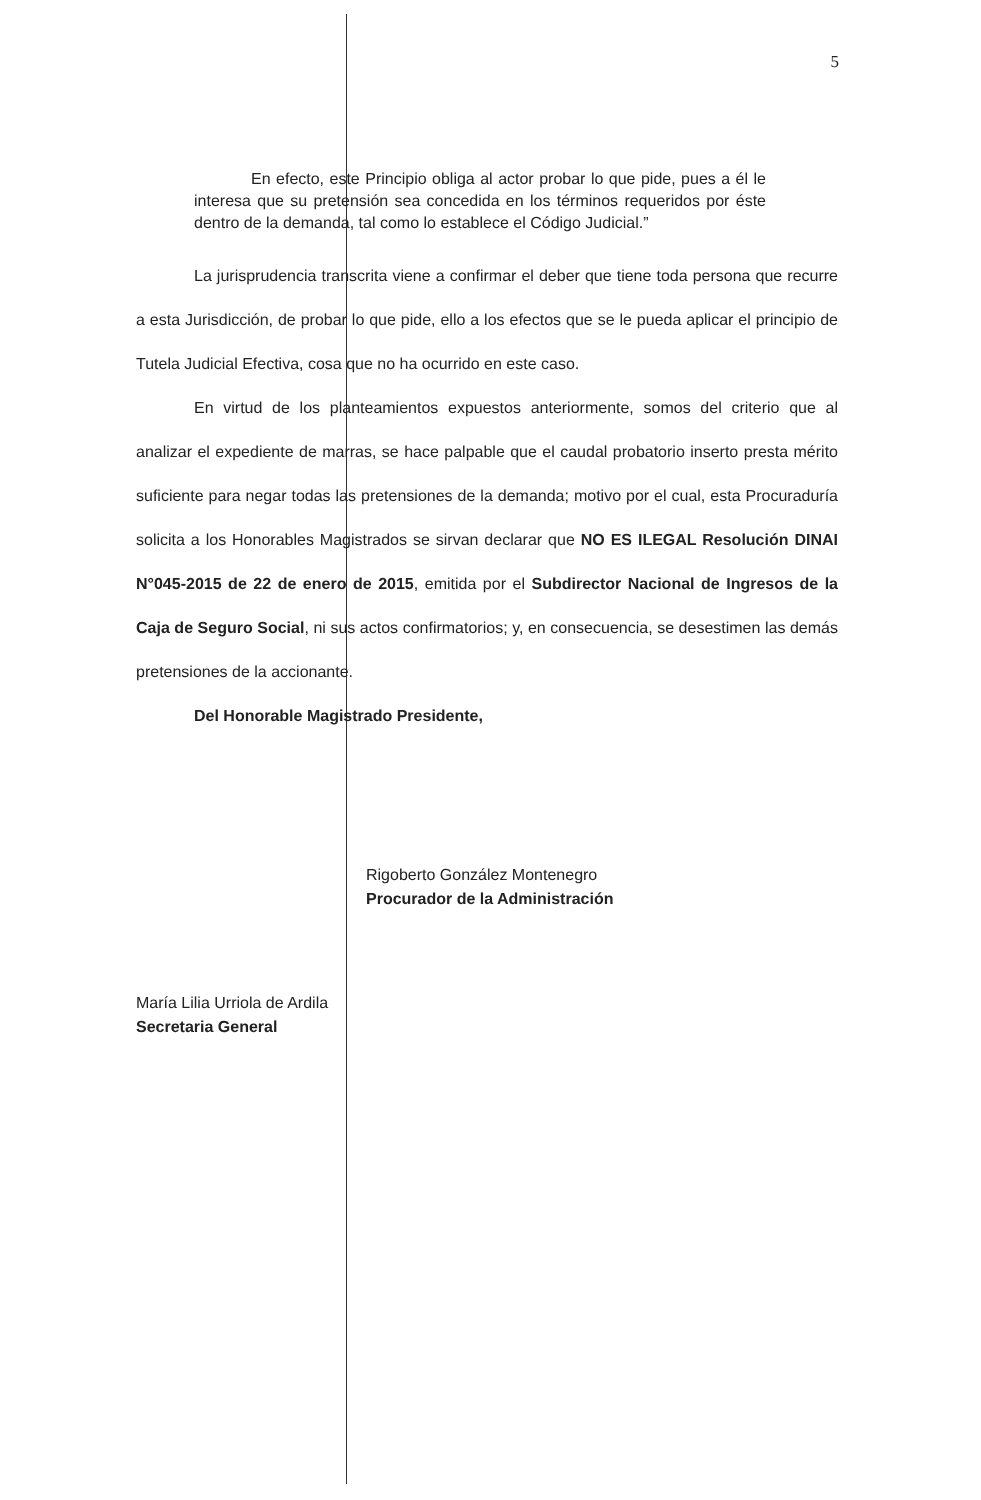5
En efecto, este Principio obliga al actor probar lo que pide, pues a él le interesa que su pretensión sea concedida en los términos requeridos por éste dentro de la demanda, tal como lo establece el Código Judicial.”
La jurisprudencia transcrita viene a confirmar el deber que tiene toda persona que recurre a esta Jurisdicción, de probar lo que pide, ello a los efectos que se le pueda aplicar el principio de Tutela Judicial Efectiva, cosa que no ha ocurrido en este caso.
En virtud de los planteamientos expuestos anteriormente, somos del criterio que al analizar el expediente de marras, se hace palpable que el caudal probatorio inserto presta mérito suficiente para negar todas las pretensiones de la demanda; motivo por el cual, esta Procuraduría solicita a los Honorables Magistrados se sirvan declarar que NO ES ILEGAL Resolución DINAI N°045-2015 de 22 de enero de 2015, emitida por el Subdirector Nacional de Ingresos de la Caja de Seguro Social, ni sus actos confirmatorios; y, en consecuencia, se desestimen las demás pretensiones de la accionante.
Del Honorable Magistrado Presidente,
Rigoberto González Montenegro
Procurador de la Administración
María Lilia Urriola de Ardila
Secretaria General